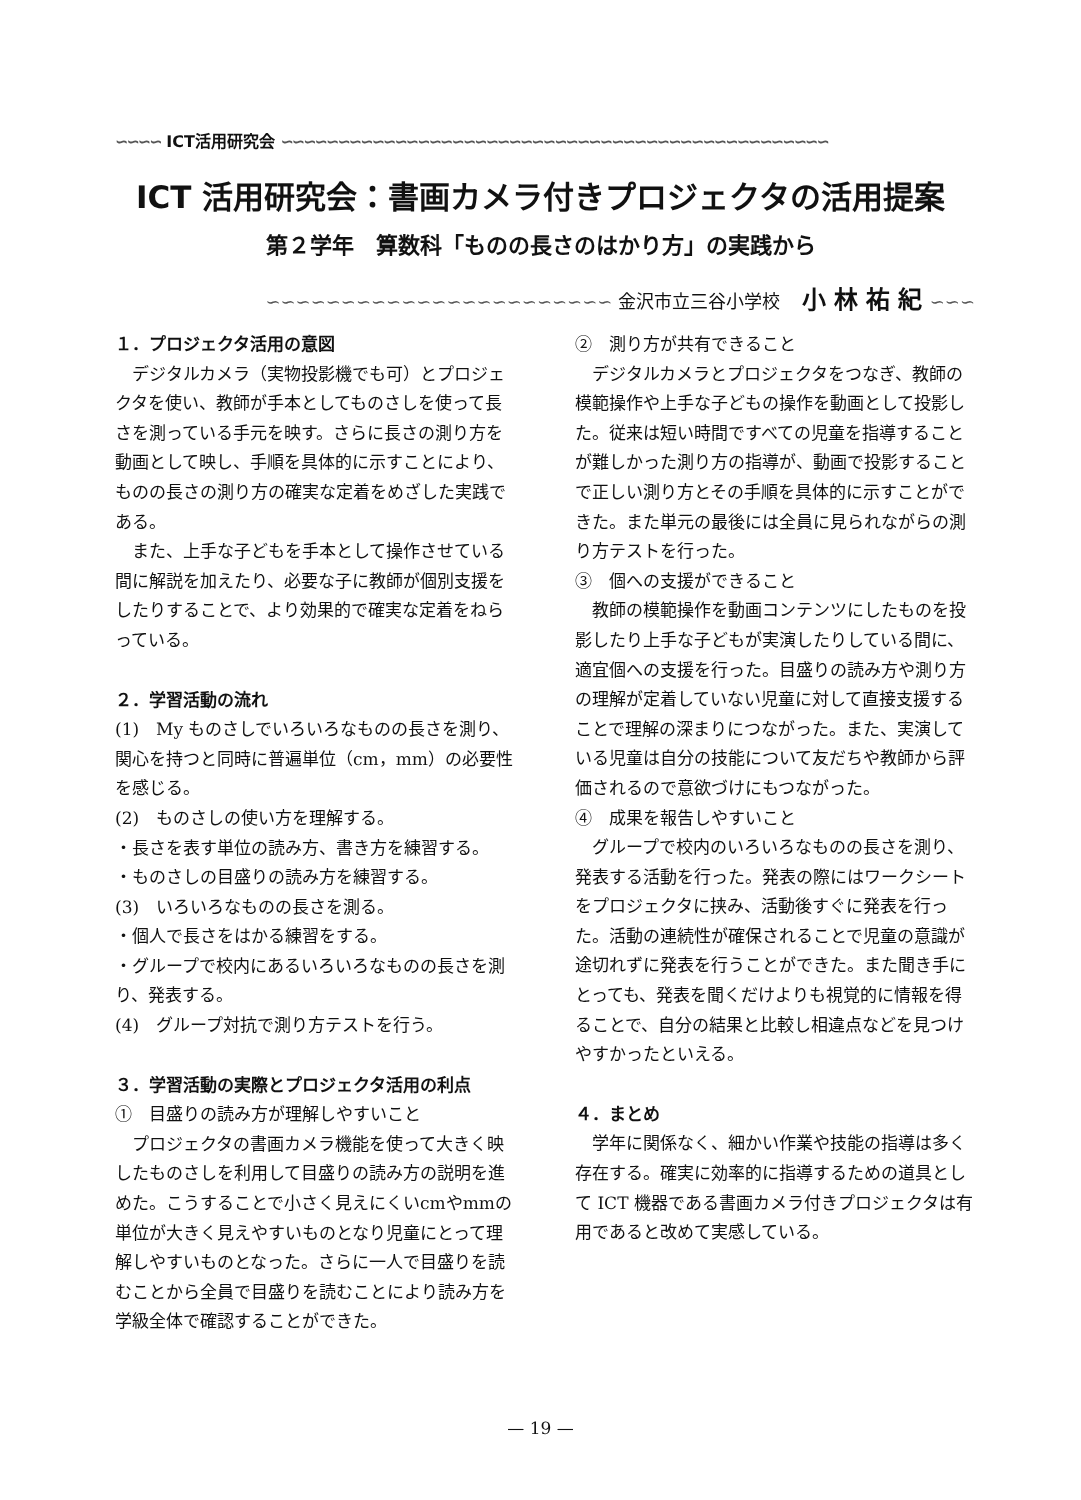∽∽∽∽ ICT活用研究会 ∽∽∽∽∽∽∽∽∽∽∽∽∽∽∽∽∽∽∽∽∽∽∽∽∽∽∽∽∽∽∽∽∽∽∽∽∽∽∽∽∽∽∽∽∽∽∽∽
ICT 活用研究会：書画カメラ付きプロジェクタの活用提案
第２学年　算数科「ものの長さのはかり方」の実践から
∽∽∽∽∽∽∽∽∽∽∽∽∽∽∽∽∽∽∽∽∽∽∽ 金沢市立三谷小学校 小林祐紀∽∽∽
１．プロジェクタ活用の意図
デジタルカメラ（実物投影機でも可）とプロジェクタを使い、教師が手本としてものさしを使って長さを測っている手元を映す。さらに長さの測り方を動画として映し、手順を具体的に示すことにより、ものの長さの測り方の確実な定着をめざした実践である。
また、上手な子どもを手本として操作させている間に解説を加えたり、必要な子に教師が個別支援をしたりすることで、より効果的で確実な定着をねらっている。
２．学習活動の流れ
(1)　My ものさしでいろいろなものの長さを測り、関心を持つと同時に普遍単位（cm，mm）の必要性を感じる。
(2)　ものさしの使い方を理解する。
・長さを表す単位の読み方、書き方を練習する。
・ものさしの目盛りの読み方を練習する。
(3)　いろいろなものの長さを測る。
・個人で長さをはかる練習をする。
・グループで校内にあるいろいろなものの長さを測り、発表する。
(4)　グループ対抗で測り方テストを行う。
３．学習活動の実際とプロジェクタ活用の利点
①　目盛りの読み方が理解しやすいこと
プロジェクタの書画カメラ機能を使って大きく映したものさしを利用して目盛りの読み方の説明を進めた。こうすることで小さく見えにくいcmやmmの単位が大きく見えやすいものとなり児童にとって理解しやすいものとなった。さらに一人で目盛りを読むことから全員で目盛りを読むことにより読み方を学級全体で確認することができた。
②　測り方が共有できること
デジタルカメラとプロジェクタをつなぎ、教師の模範操作や上手な子どもの操作を動画として投影した。従来は短い時間ですべての児童を指導することが難しかった測り方の指導が、動画で投影することで正しい測り方とその手順を具体的に示すことができた。また単元の最後には全員に見られながらの測り方テストを行った。
③　個への支援ができること
教師の模範操作を動画コンテンツにしたものを投影したり上手な子どもが実演したりしている間に、適宜個への支援を行った。目盛りの読み方や測り方の理解が定着していない児童に対して直接支援することで理解の深まりにつながった。また、実演している児童は自分の技能について友だちや教師から評価されるので意欲づけにもつながった。
④　成果を報告しやすいこと
グループで校内のいろいろなものの長さを測り、発表する活動を行った。発表の際にはワークシートをプロジェクタに挟み、活動後すぐに発表を行った。活動の連続性が確保されることで児童の意識が途切れずに発表を行うことができた。また聞き手にとっても、発表を聞くだけよりも視覚的に情報を得ることで、自分の結果と比較し相違点などを見つけやすかったといえる。
４．まとめ
学年に関係なく、細かい作業や技能の指導は多く存在する。確実に効率的に指導するための道具として ICT 機器である書画カメラ付きプロジェクタは有用であると改めて実感している。
— 19 —